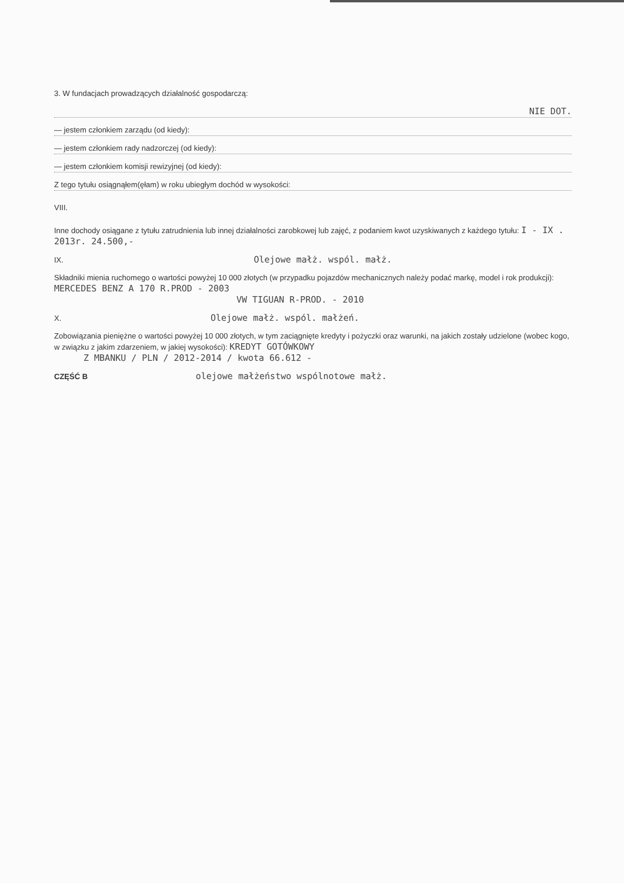3. W fundacjach prowadzących działalność gospodarczą:
NIE DOT.
— jestem członkiem zarządu (od kiedy):
— jestem członkiem rady nadzorczej (od kiedy):
— jestem członkiem komisji rewizyjnej (od kiedy):
Z tego tytułu osiągnąłem(ęłam) w roku ubiegłym dochód w wysokości:
VIII.
Inne dochody osiągane z tytułu zatrudnienia lub innej działalności zarobkowej lub zajęć, z podaniem kwot uzyskiwanych z każdego tytułu: I - IX . 2013r. 24.500,-
IX. Olejowe małż. wspól. małż.
Składniki mienia ruchomego o wartości powyżej 10 000 złotych (w przypadku pojazdów mechanicznych należy podać markę, model i rok produkcji): MERCEDES BENZ A 170 R.PROD - 2003
VW TIGUAN R-PROD. - 2010
X. Olejowe małż. wspól. małżeń.
Zobowiązania pieniężne o wartości powyżej 10 000 złotych, w tym zaciągnięte kredyty i pożyczki oraz warunki, na jakich zostały udzielone (wobec kogo, w związku z jakim zdarzeniem, w jakiej wysokości): KREDYT GOTÓWKOWY
Z MBANKU / PLN / 2012-2014 / kwota 66.612 -
CZĘŚĆ B olejowe małżeństwo wspólnotowe małż.